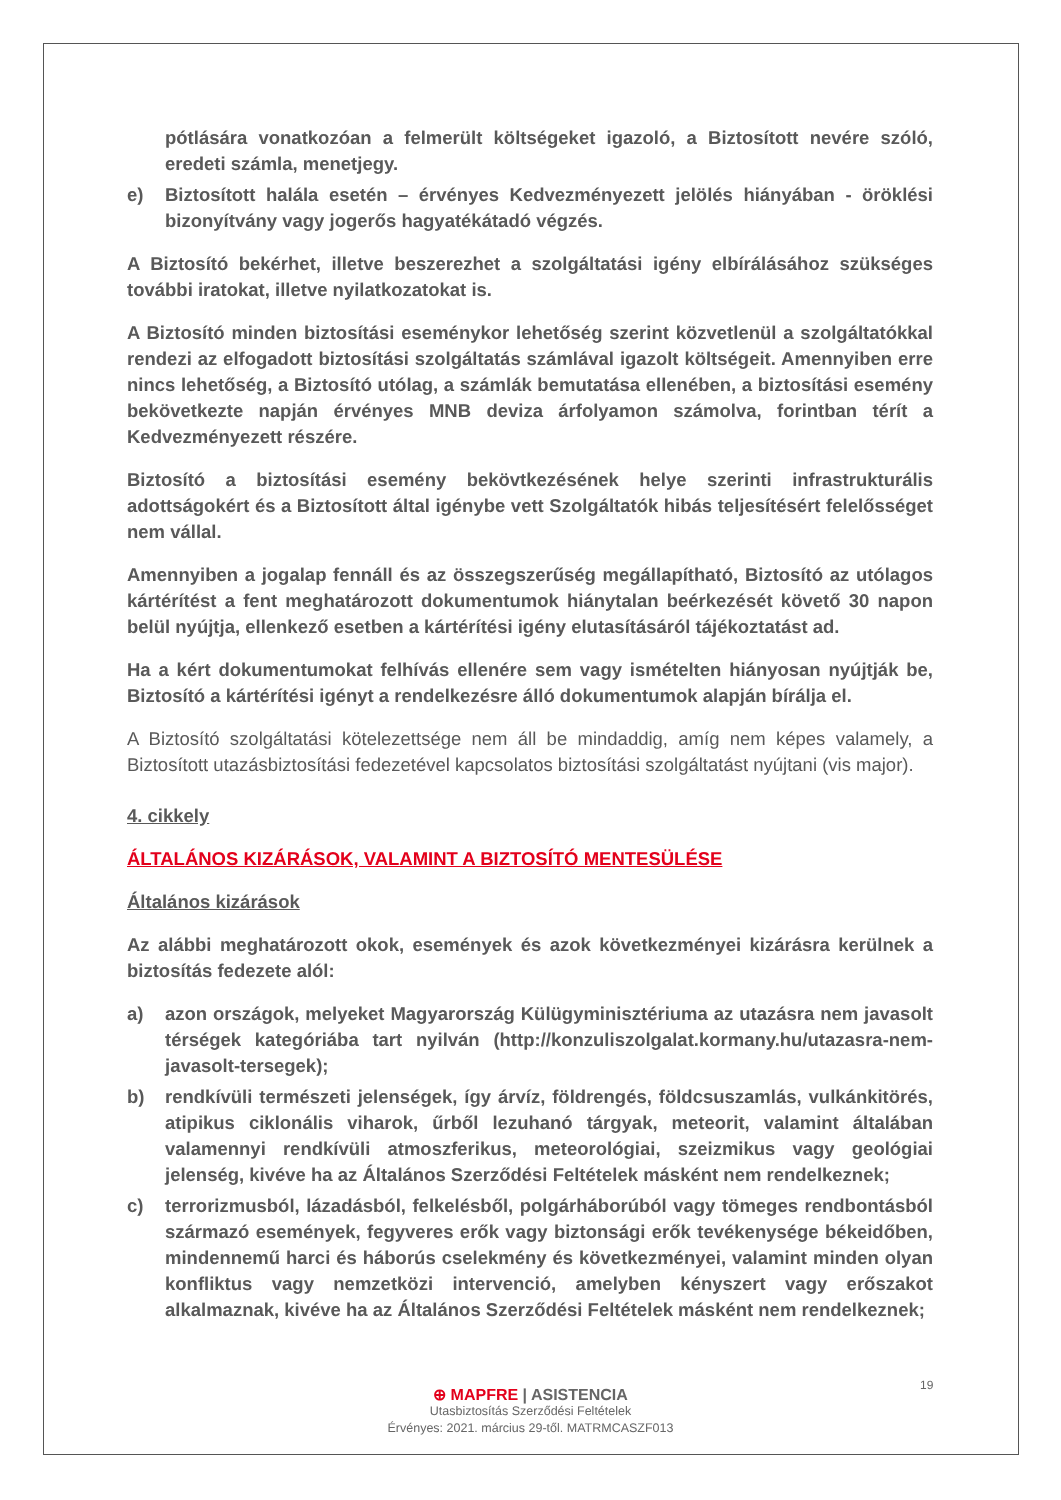pótlására vonatkozóan a felmerült költségeket igazoló, a Biztosított nevére szóló, eredeti számla, menetjegy.
e) Biztosított halála esetén – érvényes Kedvezményezett jelölés hiányában - öröklési bizonyítvány vagy jogerős hagyatékátadó végzés.
A Biztosító bekérhet, illetve beszerezhet a szolgáltatási igény elbírálásához szükséges további iratokat, illetve nyilatkozatokat is.
A Biztosító minden biztosítási eseménykor lehetőség szerint közvetlenül a szolgáltatókkal rendezi az elfogadott biztosítási szolgáltatás számlával igazolt költségeit. Amennyiben erre nincs lehetőség, a Biztosító utólag, a számlák bemutatása ellenében, a biztosítási esemény bekövetkezte napján érvényes MNB deviza árfolyamon számolva, forintban térít a Kedvezményezett részére.
Biztosító a biztosítási esemény bekövtkezésének helye szerinti infrastrukturális adottságokért és a Biztosított által igénybe vett Szolgáltatók hibás teljesítésért felelősséget nem vállal.
Amennyiben a jogalap fennáll és az összegszerűség megállapítható, Biztosító az utólagos kártérítést a fent meghatározott dokumentumok hiánytalan beérkezését követő 30 napon belül nyújtja, ellenkező esetben a kártérítési igény elutasításáról tájékoztatást ad.
Ha a kért dokumentumokat felhívás ellenére sem vagy ismételten hiányosan nyújtják be, Biztosító a kártérítési igényt a rendelkezésre álló dokumentumok alapján bírálja el.
A Biztosító szolgáltatási kötelezettsége nem áll be mindaddig, amíg nem képes valamely, a Biztosított utazásbiztosítási fedezetével kapcsolatos biztosítási szolgáltatást nyújtani (vis major).
4. cikkely
ÁLTALÁNOS KIZÁRÁSOK, VALAMINT A BIZTOSÍTÓ MENTESÜLÉSE
Általános kizárások
Az alábbi meghatározott okok, események és azok következményei kizárásra kerülnek a biztosítás fedezete alól:
a) azon országok, melyeket Magyarország Külügyminisztériuma az utazásra nem javasolt térségek kategóriába tart nyilván (http://konzuliszolgalat.kormany.hu/utazasra-nem-javasolt-tersegek);
b) rendkívüli természeti jelenségek, így árvíz, földrengés, földcsuszamlás, vulkánkitörés, atipikus ciklonális viharok, űrből lezuhanó tárgyak, meteorit, valamint általában valamennyi rendkívüli atmoszferikus, meteorológiai, szeizmikus vagy geológiai jelenség, kivéve ha az Általános Szerződési Feltételek másként nem rendelkeznek;
c) terrorizmusból, lázadásból, felkelésből, polgárháborúból vagy tömeges rendbontásból származó események, fegyveres erők vagy biztonsági erők tevékenysége békeidőben, mindennemű harci és háborús cselekmény és következményei, valamint minden olyan konfliktus vagy nemzetközi intervenció, amelyben kényszert vagy erőszakot alkalmaznak, kivéve ha az Általános Szerződési Feltételek másként nem rendelkeznek;
19
⊕ MAPFRE | ASISTENCIA
Utasbiztosítás Szerződési Feltételek
Érvényes: 2021. március 29-től. MATRMCASZF013